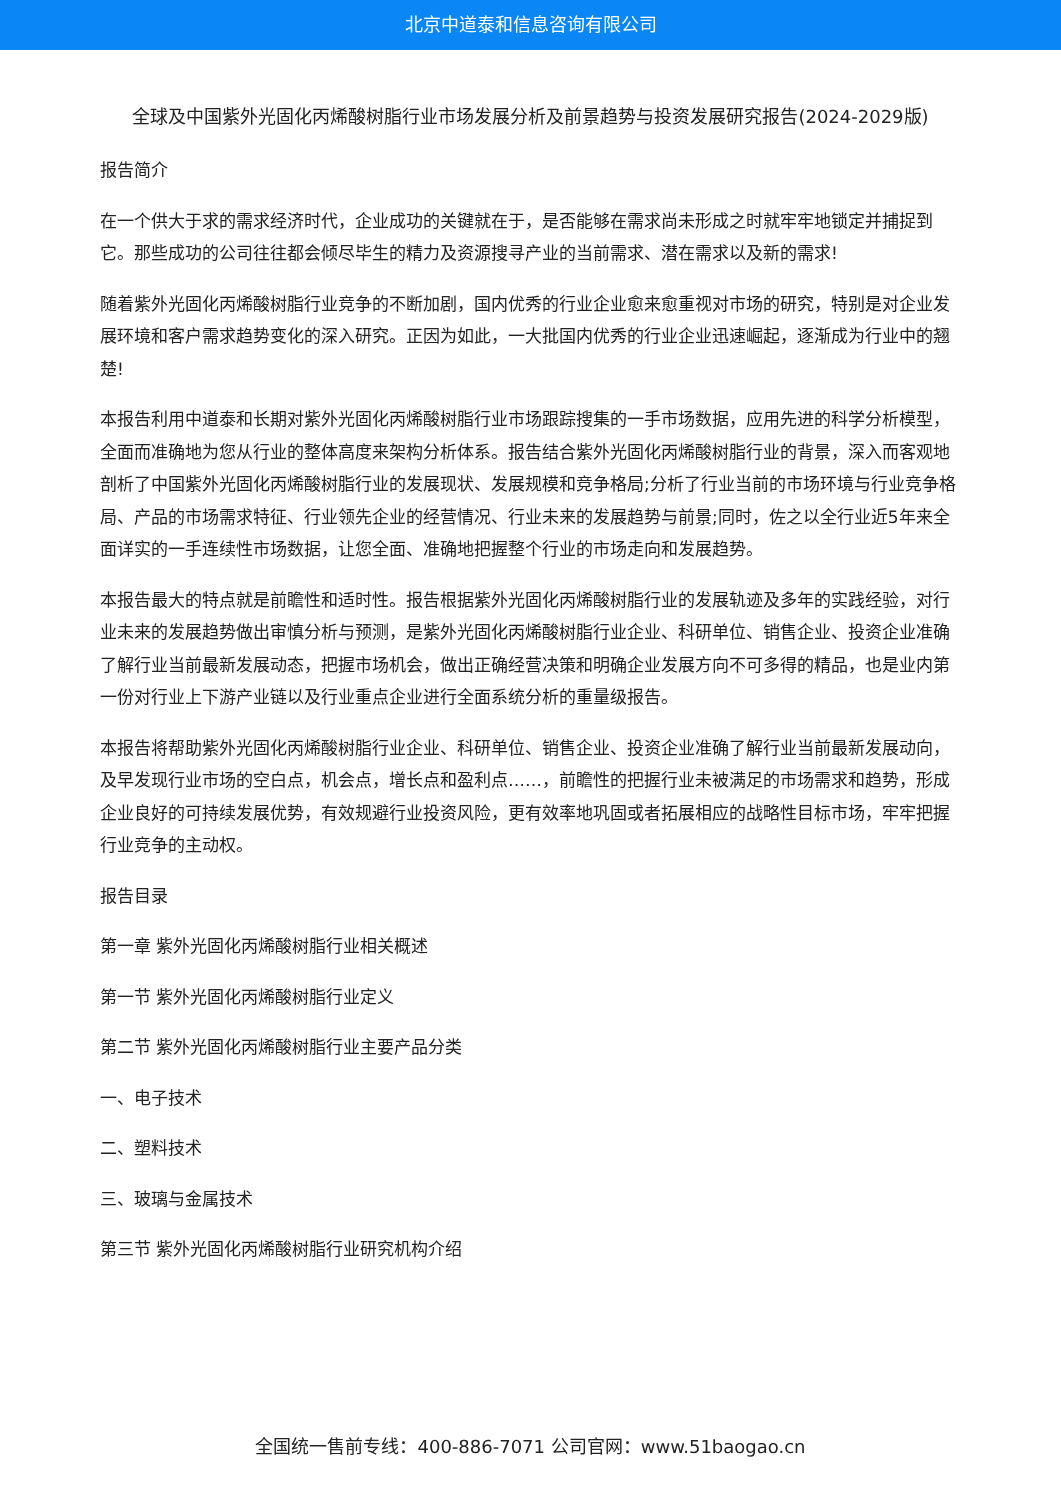北京中道泰和信息咨询有限公司
全球及中国紫外光固化丙烯酸树脂行业市场发展分析及前景趋势与投资发展研究报告(2024-2029版)
报告简介
在一个供大于求的需求经济时代，企业成功的关键就在于，是否能够在需求尚未形成之时就牢牢地锁定并捕捉到它。那些成功的公司往往都会倾尽毕生的精力及资源搜寻产业的当前需求、潜在需求以及新的需求!
随着紫外光固化丙烯酸树脂行业竞争的不断加剧，国内优秀的行业企业愈来愈重视对市场的研究，特别是对企业发展环境和客户需求趋势变化的深入研究。正因为如此，一大批国内优秀的行业企业迅速崛起，逐渐成为行业中的翘楚!
本报告利用中道泰和长期对紫外光固化丙烯酸树脂行业市场跟踪搜集的一手市场数据，应用先进的科学分析模型，全面而准确地为您从行业的整体高度来架构分析体系。报告结合紫外光固化丙烯酸树脂行业的背景，深入而客观地剖析了中国紫外光固化丙烯酸树脂行业的发展现状、发展规模和竞争格局;分析了行业当前的市场环境与行业竞争格局、产品的市场需求特征、行业领先企业的经营情况、行业未来的发展趋势与前景;同时，佐之以全行业近5年来全面详实的一手连续性市场数据，让您全面、准确地把握整个行业的市场走向和发展趋势。
本报告最大的特点就是前瞻性和适时性。报告根据紫外光固化丙烯酸树脂行业的发展轨迹及多年的实践经验，对行业未来的发展趋势做出审慎分析与预测，是紫外光固化丙烯酸树脂行业企业、科研单位、销售企业、投资企业准确了解行业当前最新发展动态，把握市场机会，做出正确经营决策和明确企业发展方向不可多得的精品，也是业内第一份对行业上下游产业链以及行业重点企业进行全面系统分析的重量级报告。
本报告将帮助紫外光固化丙烯酸树脂行业企业、科研单位、销售企业、投资企业准确了解行业当前最新发展动向，及早发现行业市场的空白点，机会点，增长点和盈利点……，前瞻性的把握行业未被满足的市场需求和趋势，形成企业良好的可持续发展优势，有效规避行业投资风险，更有效率地巩固或者拓展相应的战略性目标市场，牢牢把握行业竞争的主动权。
报告目录
第一章 紫外光固化丙烯酸树脂行业相关概述
第一节 紫外光固化丙烯酸树脂行业定义
第二节 紫外光固化丙烯酸树脂行业主要产品分类
一、电子技术
二、塑料技术
三、玻璃与金属技术
第三节 紫外光固化丙烯酸树脂行业研究机构介绍
全国统一售前专线：400-886-7071 公司官网：www.51baogao.cn